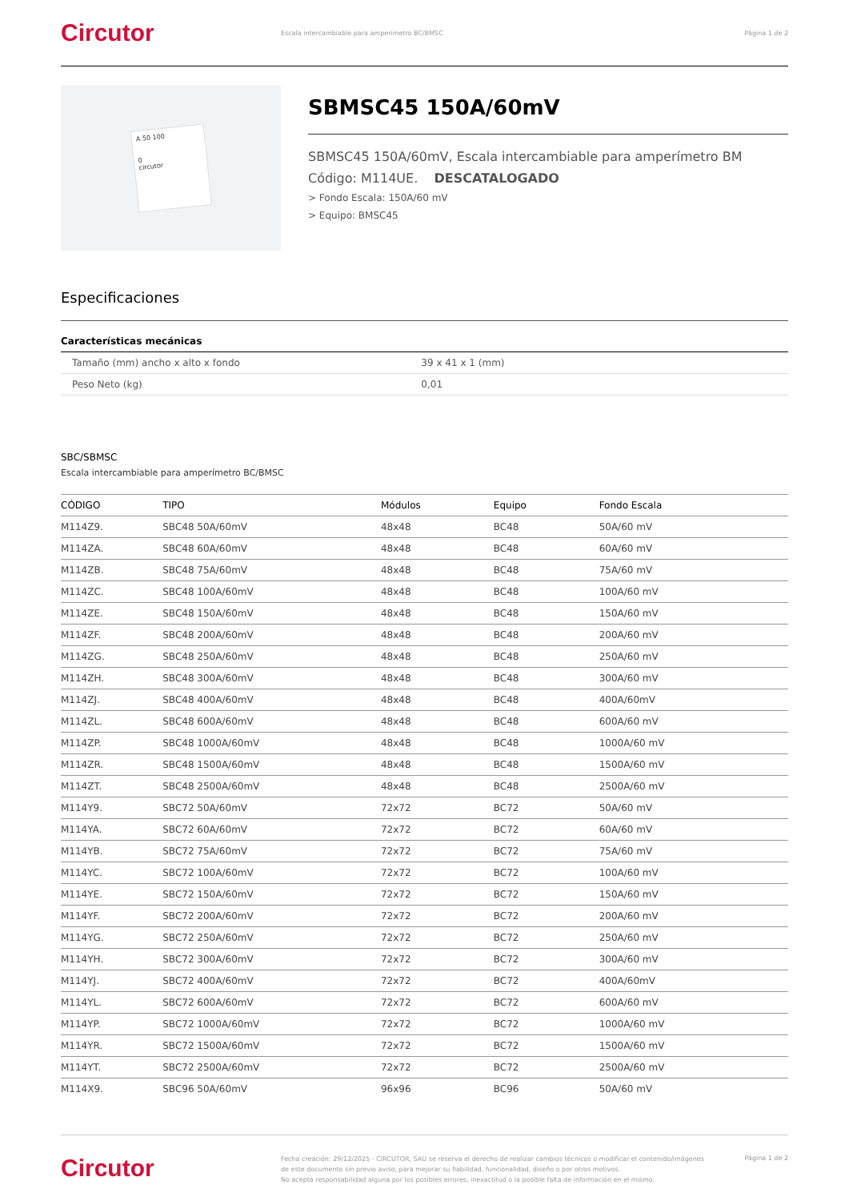Circutor
Escala intercambiable para amperímetro BC/BMSC
Página 1 de 2
A 50 100
0
circutor
SBMSC45 150A/60mV
SBMSC45 150A/60mV, Escala intercambiable para amperímetro BM
Código: M114UE. DESCATALOGADO
> Fondo Escala: 150A/60 mV
> Equipo: BMSC45
Especificaciones
Características mecánicas
| Tamaño (mm) ancho x alto x fondo | 39 x 41 x 1 (mm) |
| Peso Neto (kg) | 0,01 |
SBC/SBMSC
Escala intercambiable para amperímetro BC/BMSC
| CÓDIGO | TIPO | Módulos | Equipo | Fondo Escala |
| --- | --- | --- | --- | --- |
| M114Z9. | SBC48 50A/60mV | 48x48 | BC48 | 50A/60 mV |
| M114ZA. | SBC48 60A/60mV | 48x48 | BC48 | 60A/60 mV |
| M114ZB. | SBC48 75A/60mV | 48x48 | BC48 | 75A/60 mV |
| M114ZC. | SBC48 100A/60mV | 48x48 | BC48 | 100A/60 mV |
| M114ZE. | SBC48 150A/60mV | 48x48 | BC48 | 150A/60 mV |
| M114ZF. | SBC48 200A/60mV | 48x48 | BC48 | 200A/60 mV |
| M114ZG. | SBC48 250A/60mV | 48x48 | BC48 | 250A/60 mV |
| M114ZH. | SBC48 300A/60mV | 48x48 | BC48 | 300A/60 mV |
| M114ZJ. | SBC48 400A/60mV | 48x48 | BC48 | 400A/60mV |
| M114ZL. | SBC48 600A/60mV | 48x48 | BC48 | 600A/60 mV |
| M114ZP. | SBC48 1000A/60mV | 48x48 | BC48 | 1000A/60 mV |
| M114ZR. | SBC48 1500A/60mV | 48x48 | BC48 | 1500A/60 mV |
| M114ZT. | SBC48 2500A/60mV | 48x48 | BC48 | 2500A/60 mV |
| M114Y9. | SBC72 50A/60mV | 72x72 | BC72 | 50A/60 mV |
| M114YA. | SBC72 60A/60mV | 72x72 | BC72 | 60A/60 mV |
| M114YB. | SBC72 75A/60mV | 72x72 | BC72 | 75A/60 mV |
| M114YC. | SBC72 100A/60mV | 72x72 | BC72 | 100A/60 mV |
| M114YE. | SBC72 150A/60mV | 72x72 | BC72 | 150A/60 mV |
| M114YF. | SBC72 200A/60mV | 72x72 | BC72 | 200A/60 mV |
| M114YG. | SBC72 250A/60mV | 72x72 | BC72 | 250A/60 mV |
| M114YH. | SBC72 300A/60mV | 72x72 | BC72 | 300A/60 mV |
| M114YJ. | SBC72 400A/60mV | 72x72 | BC72 | 400A/60mV |
| M114YL. | SBC72 600A/60mV | 72x72 | BC72 | 600A/60 mV |
| M114YP. | SBC72 1000A/60mV | 72x72 | BC72 | 1000A/60 mV |
| M114YR. | SBC72 1500A/60mV | 72x72 | BC72 | 1500A/60 mV |
| M114YT. | SBC72 2500A/60mV | 72x72 | BC72 | 2500A/60 mV |
| M114X9. | SBC96 50A/60mV | 96x96 | BC96 | 50A/60 mV |
Circutor
Fecha creación: 29/12/2025 - CIRCUTOR, SAU se reserva el derecho de realizar cambios técnicos o modificar el contenido/imágenes de este documento sin previo aviso, para mejorar su fiabilidad, funcionalidad, diseño o por otros motivos.
No acepta responsabilidad alguna por los posibles errores, inexactitud o la posible falta de información en el mismo.
Página 1 de 2